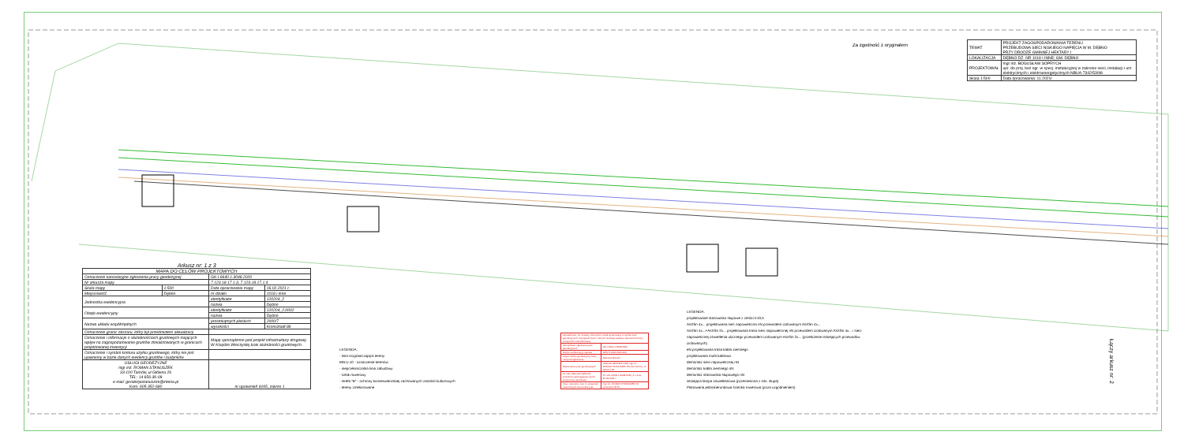Za zgodność z oryginałem
| TEMAT | PROJEKT ZAGOSPODAROWANIA TERENU PRZEBUDOWA SIECI NISKIEGO NAPIĘCIA W M. DĘBNO PRZY DRODZE GMINNEJ HEKTARY I |
| LOKALIZACJA | DĘBNO DZ. NR 1018 I INNE; GM. DĘBNO |
| PROJEKTOWAŁ | mgr inż. BOGUSŁAW SOPRYCH upr. do proj. bez ogr. w specj. instalacyjnej w zakresie sieci, instalacji i urz. elektrycznych i elektroenergetycznych NBUA-7342/53/98 |
| Skala 1:500 | Data opracowania: 11.2021r |
Arkusz nr: 1 z 3
| MAPA DO CELÓW PROJEKTOWYCH | | | |
| Oznaczenie kancelaryjne zgłoszenia pracy geodezyjnej | | GK-I.6640.1.3048.2020 | |
| Nr arkusza mapy | | 7.123.18.17.1.3, 7.123.18.17.1.4 | |
| Skala mapy | 1:500 | Data opracowania mapy | 16.02.2021 r. |
| Miejscowość | Dębno | nr działki | 1018 i inne |
| Jednostka ewidencyjna | | identyfikator | 120204_2 |
| | | nazwa | Dębno |
| Obręb ewidencyjny | | identyfikator | 120204_2.0002 |
| | | nazwa | Dębno |
| Nazwa układu współrzędnych | | prostokątnych płaskich | 2000/7 |
| | | wysokości | Kronsztadt 86 |
| Oznaczenie granic obszaru, który był przedmiotem aktualizacji | | | |
| Oznaczenie i informacje o służebnościach gruntowych mających wpływ na zagospodarowanie gruntów zlokalizowanych w granicach projektowanej inwestycji | | Mapę sporządzono pod projekt infrastruktury drogowej. W Księdze Wieczystej brak służebności gruntowych. | |
| Oznaczenie i symbol konturu użytku gruntowego, który nie jest ujawniony w bazie danych ewidencji gruntów i budynków | | | |
| USŁUGI GEODEZYJNE mgr inż. ROMAN STANUSZEK 33-100 Tarnów, ul Główna 26 TEL: 14 656-36-08 e-mail: geodezjastanuszek@interia.pl Kom. 605-352-680 | | nr uprawnień 9165, zakres 1 | |
LEGENDA:
- linia rozgraniczająca tereny
MN.U.10 - oznaczenie terenów
- nieprzekraczalna linia zabudowy
- szlak rowerowy
- strefa "B" - ochrony konserwatorskiej zachowanych zasobót kulturowych
- tereny zmeliorowane
| Oświadczam, że niniejszy dokument został opracowany w wyniku prac geodezyjnych i kartograficznych, których rezultaty zawiera operat techniczny pozytywnie zweryfikowany. | |
| Identyfikator zgłoszenia prac geodezyjnych | GK-I.6640.1.3048.2020 |
| Numer ewidencyjny operatu | OPN P.1202.2021.843 |
| Organ służby geodezyjnej, który otrzymał zgłoszenie | Starosta Brzeski |
| Wykonawca prac geodezyjnych | USŁUGI GEODEZYJNE mgr inż. ROMAN STANUSZEK 33-100 Tarnów, ul. Główna 26 |
| Nr oraz data sporządzenia protokołu zawierającego wynik pozytywnej weryfikacji | Nr: GK-I.6640.1.3048.2020_2 z dnia 25.03.2021 r. |
| Imię i nazwisko oraz nr uprawnień zawodowych kierownika prac | mgr inż. ROMAN STANUSZEK Nr uprawnień 9165 |
LEGENDA:
projektowane stanowisko słupowe z żerdzi E10,5
AsXSn 4x... projektowana sieć napowietrzna nN przewodem izolowanym AsXSn 4x...
AsXSn 4x...+AsXSn 2x... projektowana trasa sieci napowietrznej nN przewodem izolowanym AsXSn 4x... i sieci napowietrznej oświetlenia ulicznego przewodem izolowanym AsXSn 2x... (przełożenie istniejących przewodów izolowanych)
eN projektowana trasa kabla ziemnego
projektowana mufa kablowa
demontaż sieci napowietrznej nN
demontaż kabla ziemnego nN
demontaż stanowiska słupowego nN
istniejąca lampa oświetleniowa (przeniesiona z istn. słupa)
Planowana jednokierunkowa ścieżka rowerowa (poza uzgodnieniem)
Łączy arkusz nr: 2